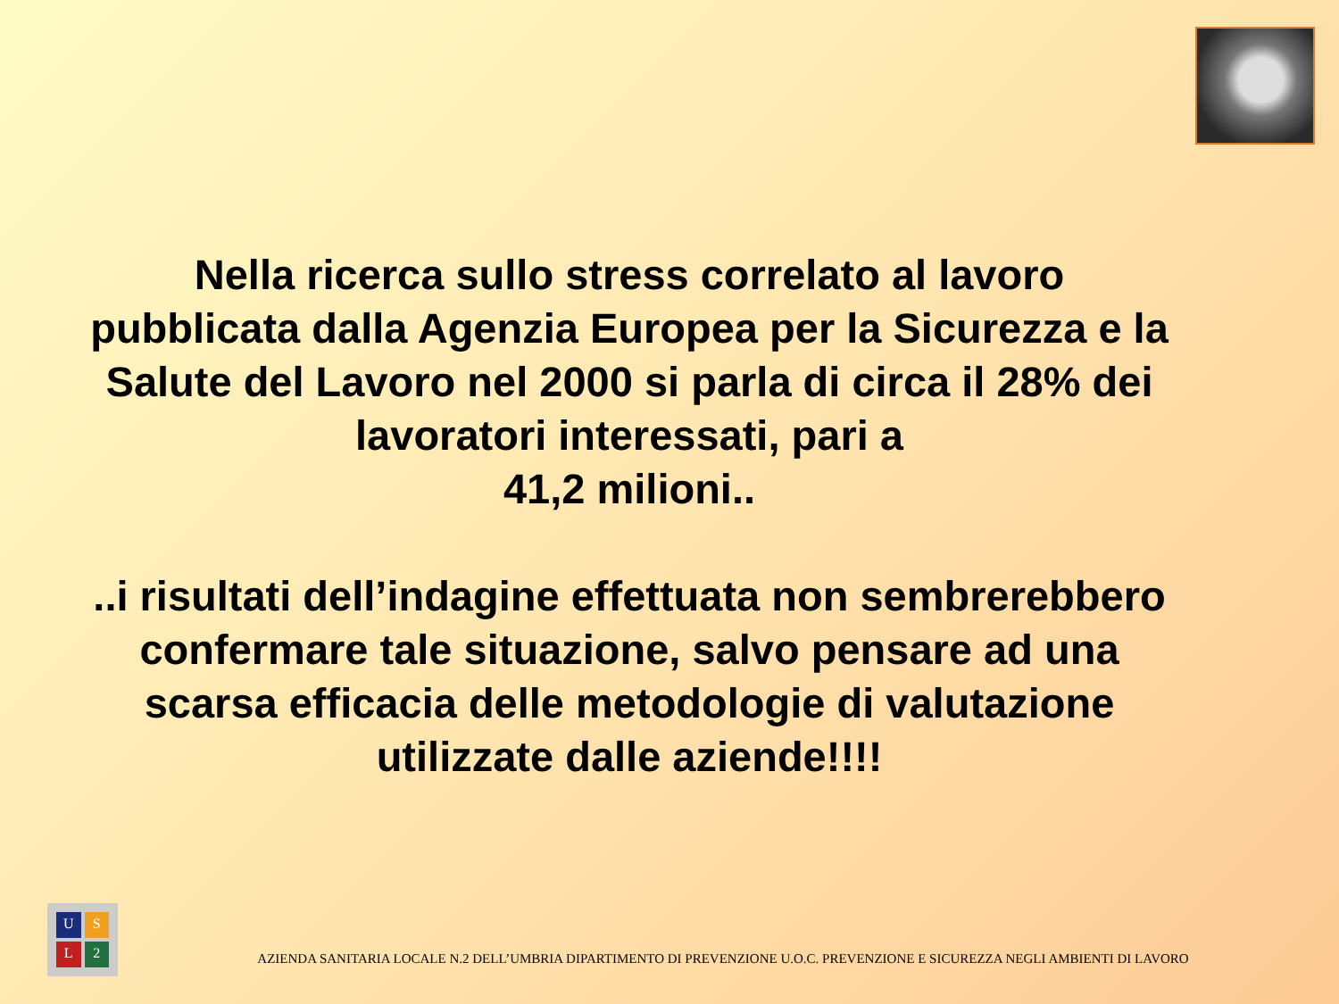Nella ricerca sullo stress correlato al lavoro pubblicata dalla Agenzia Europea per la Sicurezza e la Salute del Lavoro nel 2000 si parla di circa il 28% dei lavoratori interessati, pari a
41,2 milioni..
..i risultati dell’indagine effettuata non sembrerebbero confermare tale situazione, salvo pensare ad una scarsa efficacia delle metodologie di valutazione utilizzate dalle aziende!!!!
USL 2
AZIENDA SANITARIA LOCALE N.2 DELL’UMBRIA DIPARTIMENTO DI PREVENZIONE U.O.C. PREVENZIONE E SICUREZZA NEGLI AMBIENTI DI LAVORO